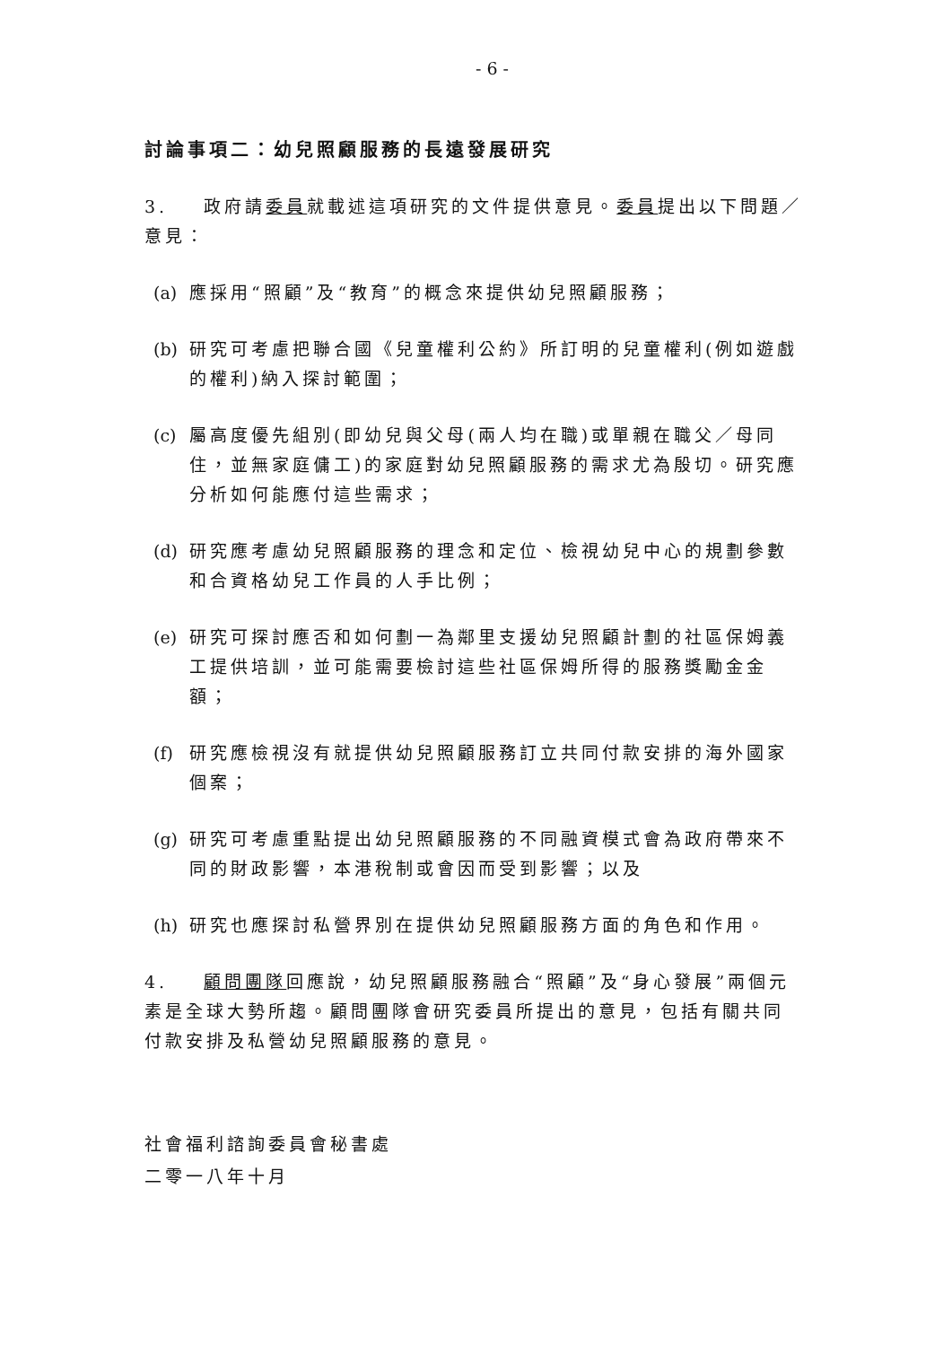- 6 -
討論事項二：幼兒照顧服務的長遠發展研究
3. 政府請委員就載述這項研究的文件提供意見。委員提出以下問題／意見：
(a) 應採用“照顧”及“教育”的概念來提供幼兒照顧服務；
(b) 研究可考慮把聯合國《兒童權利公約》所訂明的兒童權利(例如遊戲的權利)納入探討範圍；
(c) 屬高度優先組別(即幼兒與父母(兩人均在職)或單親在職父／母同住，並無家庭傭工)的家庭對幼兒照顧服務的需求尤為殷切。研究應分析如何能應付這些需求；
(d) 研究應考慮幼兒照顧服務的理念和定位、檢視幼兒中心的規劃參數和合資格幼兒工作員的人手比例；
(e) 研究可探討應否和如何劃一為鄰里支援幼兒照顧計劃的社區保姆義工提供培訓，並可能需要檢討這些社區保姆所得的服務獎勵金金額；
(f) 研究應檢視沒有就提供幼兒照顧服務訂立共同付款安排的海外國家個案；
(g) 研究可考慮重點提出幼兒照顧服務的不同融資模式會為政府帶來不同的財政影響，本港稅制或會因而受到影響；以及
(h) 研究也應探討私營界別在提供幼兒照顧服務方面的角色和作用。
4. 顧問團隊回應說，幼兒照顧服務融合“照顧”及“身心發展”兩個元素是全球大勢所趨。顧問團隊會研究委員所提出的意見，包括有關共同付款安排及私營幼兒照顧服務的意見。
社會福利諮詢委員會秘書處
二零一八年十月